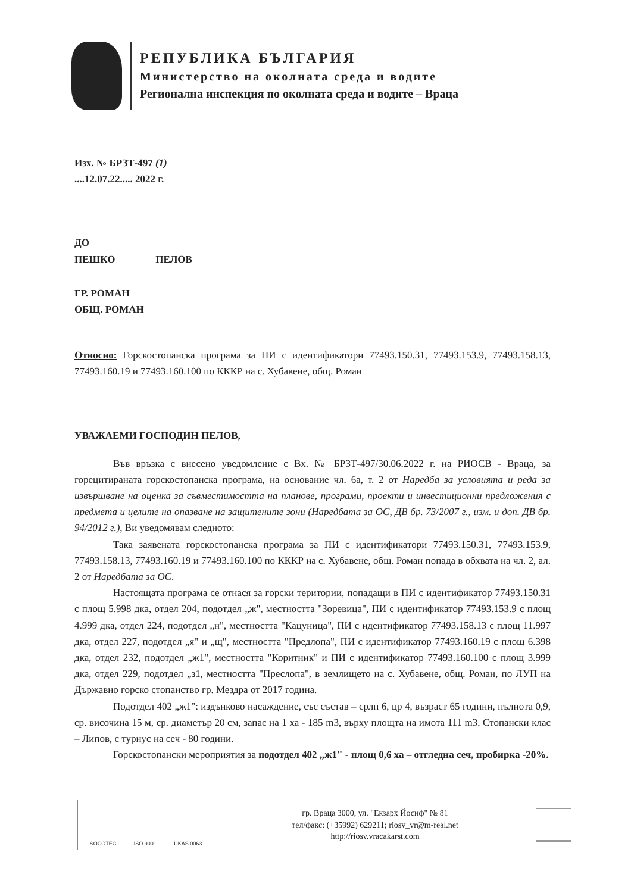РЕПУБЛИКА БЪЛГАРИЯ
Министерство на околната среда и водите
Регионална инспекция по околната среда и водите – Враца
Изх. № БРЗТ-497 (1)
....12.07.22..... 2022 г.
ДО
ПЕШКО ПЕЛОВ
ГР. РОМАН
ОБЩ. РОМАН
Относно: Горскостопанска програма за ПИ с идентификатори 77493.150.31, 77493.153.9, 77493.158.13, 77493.160.19 и 77493.160.100 по КККР на с. Хубавене, общ. Роман
УВАЖАЕМИ ГОСПОДИН ПЕЛОВ,
Във връзка с внесено уведомление с Вх. № БРЗТ-497/30.06.2022 г. на РИОСВ - Враца, за горецитираната горскостопанска програма, на основание чл. 6а, т. 2 от Наредба за условията и реда за извършване на оценка за съвместимостта на планове, програми, проекти и инвестиционни предложения с предмета и целите на опазване на защитените зони (Наредбата за ОС, ДВ бр. 73/2007 г., изм. и доп. ДВ бр. 94/2012 г.), Ви уведомявам следното:
Така заявената горскостопанска програма за ПИ с идентификатори 77493.150.31, 77493.153.9, 77493.158.13, 77493.160.19 и 77493.160.100 по КККР на с. Хубавене, общ. Роман попада в обхвата на чл. 2, ал. 2 от Наредбата за ОС.
Настоящата програма се отнася за горски територии, попадащи в ПИ с идентификатор 77493.150.31 с площ 5.998 дка, отдел 204, подотдел „ж", местността "Зоревица", ПИ с идентификатор 77493.153.9 с площ 4.999 дка, отдел 224, подотдел „н", местността "Кацуница", ПИ с идентификатор 77493.158.13 с площ 11.997 дка, отдел 227, подотдел „я" и „щ", местността "Предлопа", ПИ с идентификатор 77493.160.19 с площ 6.398 дка, отдел 232, подотдел „ж1", местността "Коритник" и ПИ с идентификатор 77493.160.100 с площ 3.999 дка, отдел 229, подотдел „з1, местността "Преслопа", в землището на с. Хубавене, общ. Роман, по ЛУП на Държавно горско стопанство гр. Мездра от 2017 година.
Подотдел 402 „ж1": издънково насаждение, със състав – срлп 6, цр 4, възраст 65 години, пълнота 0,9, ср. височина 15 м, ср. диаметър 20 см, запас на 1 ха - 185 m3, върху площта на имота 111 m3. Стопански клас – Липов, с турнус на сеч - 80 години.
Горскостопански мероприятия за подотдел 402 „ж1" - площ 0,6 ха – отгледна сеч, пробирка -20%.
SOCOTEC ISO 9001 UKAS 0063
гр. Враца 3000, ул. "Екзарх Йосиф" № 81
тел/факс: (+35992) 629211; riosv_vr@m-real.net
http://riosv.vracakarst.com